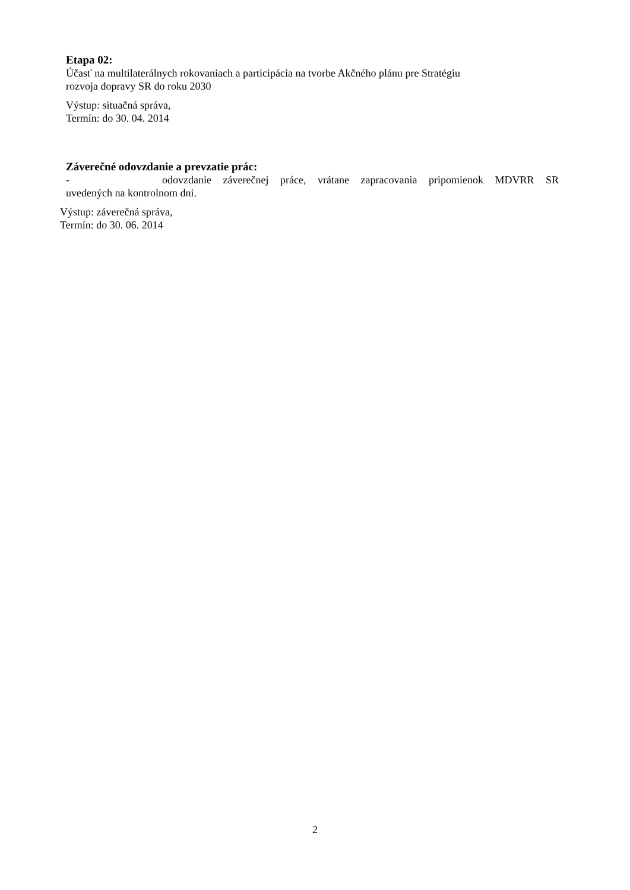Etapa 02:
Účasť na multilaterálnych rokovaniach a participácia na tvorbe Akčného plánu pre Stratégiu
rozvoja dopravy SR do roku 2030
Výstup: situačná správa,
Termín: do 30. 04. 2014
Záverečné odovzdanie a prevzatie prác:
- odovzdanie záverečnej práce, vrátane zapracovania pripomienok MDVRR SR
uvedených na kontrolnom dni.
Výstup: záverečná správa,
Termín: do 30. 06. 2014
2